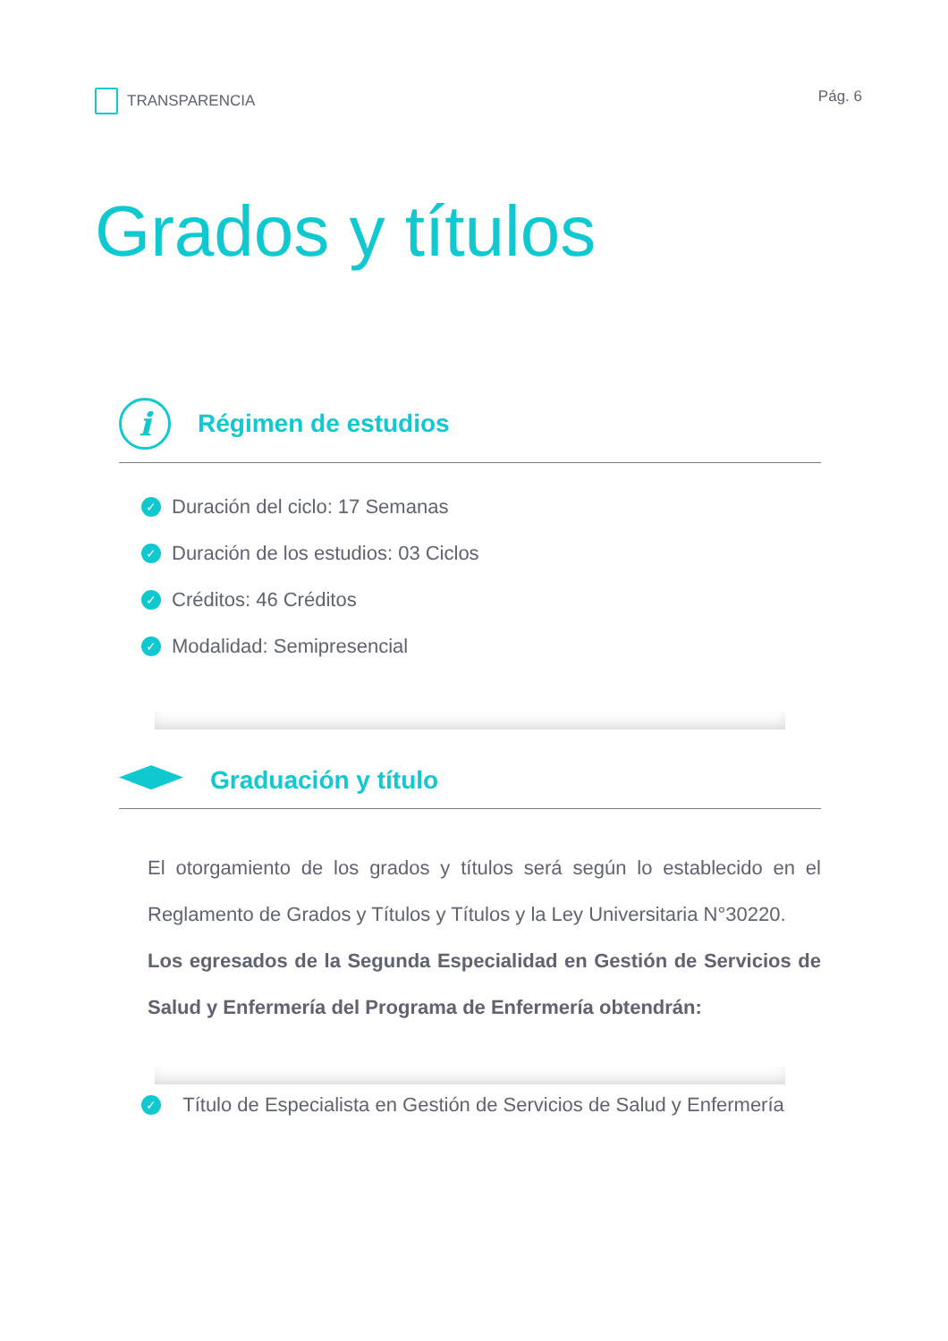TRANSPARENCIA Pág. 6
Grados y títulos
i
Régimen de estudios
✓ Duración del ciclo: 17 Semanas
✓ Duración de los estudios: 03 Ciclos
✓ Créditos: 46 Créditos
✓ Modalidad: Semipresencial
Graduación y título
El otorgamiento de los grados y títulos será según lo establecido en el Reglamento de Grados y Títulos y Títulos y la Ley Universitaria N°30220.
Los egresados de la Segunda Especialidad en Gestión de Servicios de Salud y Enfermería del Programa de Enfermería obtendrán:
✓ Título de Especialista en Gestión de Servicios de Salud y Enfermería